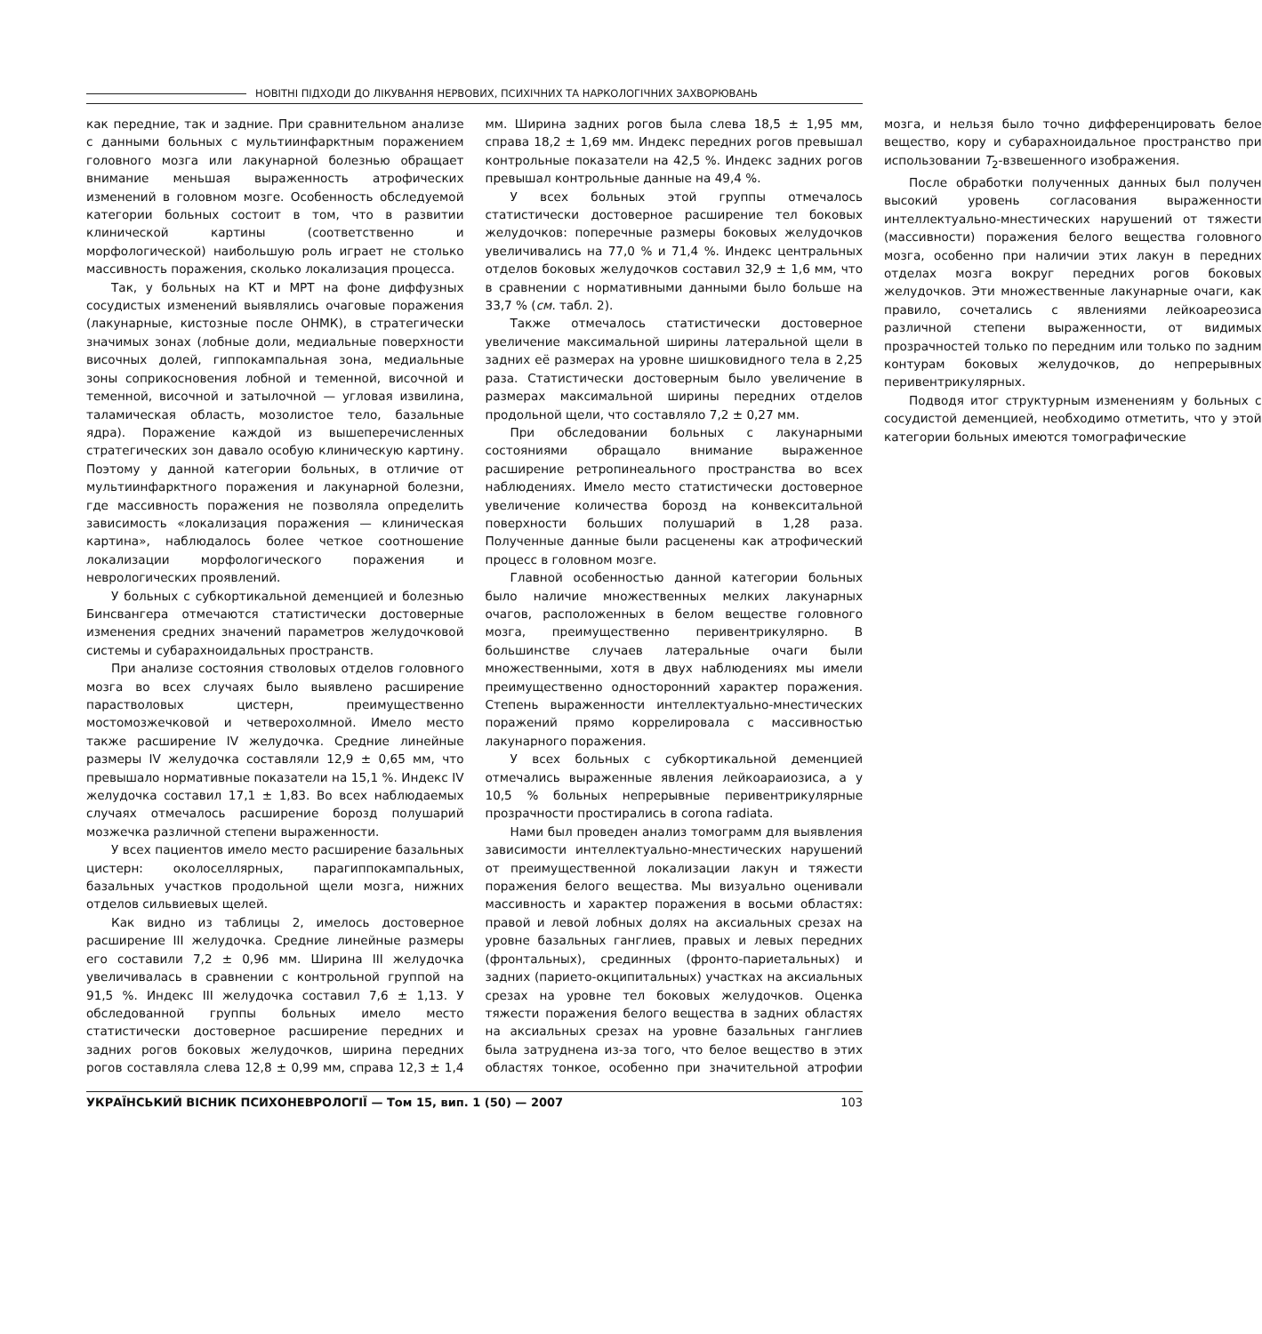НОВІТНІ ПІДХОДИ ДО ЛІКУВАННЯ НЕРВОВИХ, ПСИХІЧНИХ ТА НАРКОЛОГІЧНИХ ЗАХВОРЮВАНЬ
как передние, так и задние. При сравнительном анализе с данными больных с мультиинфарктным поражением головного мозга или лакунарной болезнью обращает внимание меньшая выраженность атрофических изменений в головном мозге. Особенность обследуемой категории больных состоит в том, что в развитии клинической картины (соответственно и морфологической) наибольшую роль играет не столько массивность поражения, сколько локализация процесса.
Так, у больных на КТ и МРТ на фоне диффузных сосудистых изменений выявлялись очаговые поражения (лакунарные, кистозные после ОНМК), в стратегически значимых зонах (лобные доли, медиальные поверхности височных долей, гиппокампальная зона, медиальные зоны соприкосновения лобной и теменной, височной и теменной, височной и затылочной — угловая извилина, таламическая область, мозолистое тело, базальные ядра). Поражение каждой из вышеперечисленных стратегических зон давало особую клиническую картину. Поэтому у данной категории больных, в отличие от мультиинфарктного поражения и лакунарной болезни, где массивность поражения не позволяла определить зависимость «локализация поражения — клиническая картина», наблюдалось более четкое соотношение локализации морфологического поражения и неврологических проявлений.
У больных с субкортикальной деменцией и болезнью Бинсвангера отмечаются статистически достоверные изменения средних значений параметров желудочковой системы и субарахноидальных пространств.
При анализе состояния стволовых отделов головного мозга во всех случаях было выявлено расширение парастволовых цистерн, преимущественно мостомозжечковой и четверохолмной. Имело место также расширение IV желудочка. Средние линейные размеры IV желудочка составляли 12,9 ± 0,65 мм, что превышало нормативные показатели на 15,1 %. Индекс IV желудочка составил 17,1 ± 1,83. Во всех наблюдаемых случаях отмечалось расширение борозд полушарий мозжечка различной степени выраженности.
У всех пациентов имело место расширение базальных цистерн: околоселлярных, парагиппокампальных, базальных участков продольной щели мозга, нижних отделов сильвиевых щелей.
Как видно из таблицы 2, имелось достоверное расширение III желудочка. Средние линейные размеры его составили 7,2 ± 0,96 мм. Ширина III желудочка увеличивалась в сравнении с контрольной группой на 91,5 %. Индекс III желудочка составил 7,6 ± 1,13. У обследованной группы больных имело место статистически достоверное расширение передних и задних рогов боковых желудочков, ширина передних рогов составляла слева 12,8 ± 0,99 мм, справа 12,3 ± 1,4 мм. Ширина задних рогов была слева 18,5 ± 1,95 мм, справа 18,2 ± 1,69 мм. Индекс передних рогов превышал контрольные показатели на 42,5 %. Индекс задних рогов превышал контрольные данные на 49,4 %.
У всех больных этой группы отмечалось статистически достоверное расширение тел боковых желудочков: поперечные размеры боковых желудочков увеличивались на 77,0 % и 71,4 %. Индекс центральных отделов боковых желудочков составил 32,9 ± 1,6 мм, что в сравнении с нормативными данными было больше на 33,7 % (см. табл. 2).
Также отмечалось статистически достоверное увеличение максимальной ширины латеральной щели в задних её размерах на уровне шишковидного тела в 2,25 раза. Статистически достоверным было увеличение в размерах максимальной ширины передних отделов продольной щели, что составляло 7,2 ± 0,27 мм.
При обследовании больных с лакунарными состояниями обращало внимание выраженное расширение ретропинеального пространства во всех наблюдениях. Имело место статистически достоверное увеличение количества борозд на конвекситальной поверхности больших полушарий в 1,28 раза. Полученные данные были расценены как атрофический процесс в головном мозге.
Главной особенностью данной категории больных было наличие множественных мелких лакунарных очагов, расположенных в белом веществе головного мозга, преимущественно перивентрикулярно. В большинстве случаев латеральные очаги были множественными, хотя в двух наблюдениях мы имели преимущественно односторонний характер поражения. Степень выраженности интеллектуально-мнестических поражений прямо коррелировала с массивностью лакунарного поражения.
У всех больных с субкортикальной деменцией отмечались выраженные явления лейкоараиозиса, а у 10,5 % больных непрерывные перивентрикулярные прозрачности простирались в corona radiata.
Нами был проведен анализ томограмм для выявления зависимости интеллектуально-мнестических нарушений от преимущественной локализации лакун и тяжести поражения белого вещества. Мы визуально оценивали массивность и характер поражения в восьми областях: правой и левой лобных долях на аксиальных срезах на уровне базальных ганглиев, правых и левых передних (фронтальных), срединных (фронто-париетальных) и задних (парието-окципитальных) участках на аксиальных срезах на уровне тел боковых желудочков. Оценка тяжести поражения белого вещества в задних областях на аксиальных срезах на уровне базальных ганглиев была затруднена из-за того, что белое вещество в этих областях тонкое, особенно при значительной атрофии мозга, и нельзя было точно дифференцировать белое вещество, кору и субарахноидальное пространство при использовании T<sub>2</sub>-взвешенного изображения.
После обработки полученных данных был получен высокий уровень согласования выраженности интеллектуально-мнестических нарушений от тяжести (массивности) поражения белого вещества головного мозга, особенно при наличии этих лакун в передних отделах мозга вокруг передних рогов боковых желудочков. Эти множественные лакунарные очаги, как правило, сочетались с явлениями лейкоареозиса различной степени выраженности, от видимых прозрачностей только по передним или только по задним контурам боковых желудочков, до непрерывных перивентрикулярных.
Подводя итог структурным изменениям у больных с сосудистой деменцией, необходимо отметить, что у этой категории больных имеются томографические
УКРАЇНСЬКИЙ ВІСНИК ПСИХОНЕВРОЛОГІЇ — Том 15, вип. 1 (50) — 2007 103